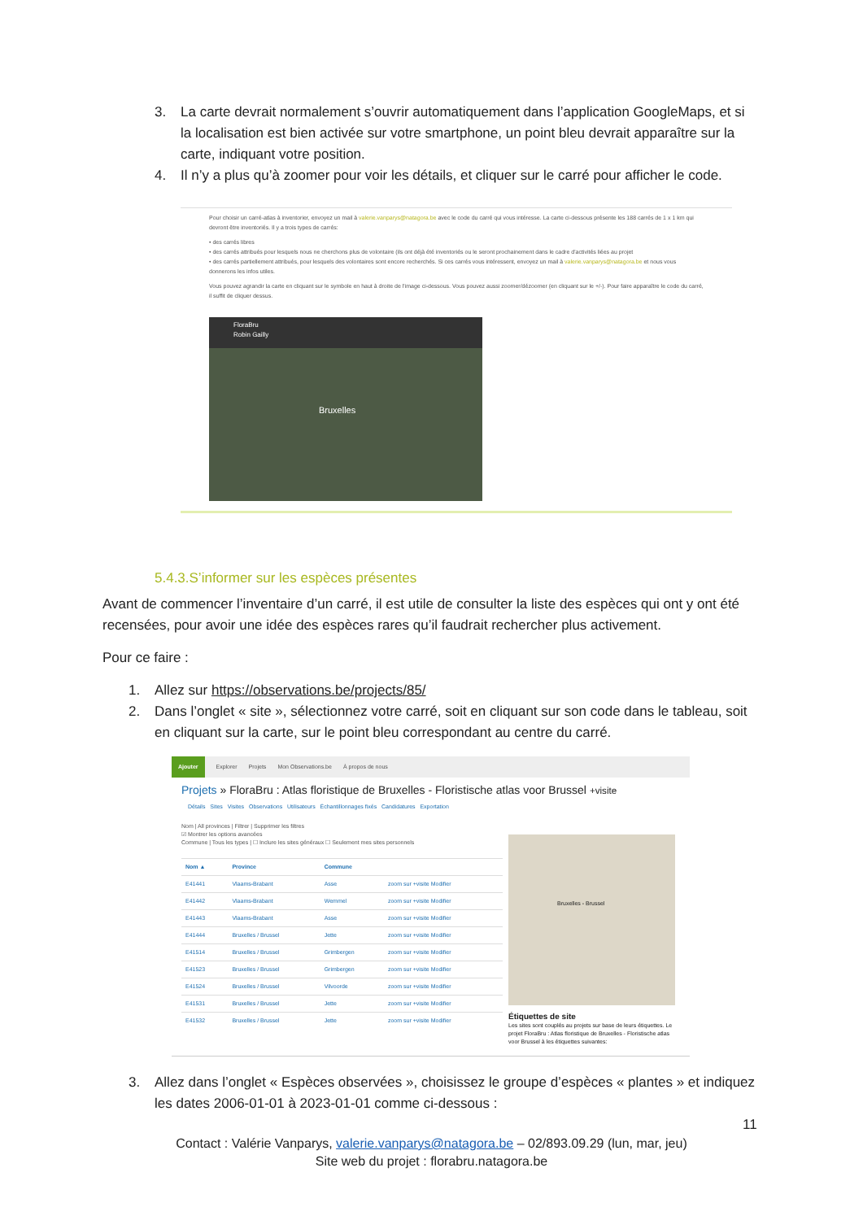3. La carte devrait normalement s’ouvrir automatiquement dans l’application GoogleMaps, et si la localisation est bien activée sur votre smartphone, un point bleu devrait apparaître sur la carte, indiquant votre position.
4. Il n’y a plus qu’à zoomer pour voir les détails, et cliquer sur le carré pour afficher le code.
Pour choisir un carré-atlas à inventorier, envoyez un mail à valerie.vanparys@natagora.be avec le code du carré qui vous intéresse. La carte ci-dessous présente les 188 carrés de 1 x 1 km qui devront être inventoriés. Il y a trois types de carrés:
• des carrés libres
• des carrés attribués pour lesquels nous ne cherchons plus de volontaire (ils ont déjà été inventoriés ou le seront prochainement dans le cadre d'activités liées au projet
• des carrés partiellement attribués, pour lesquels des volontaires sont encore recherchés. Si ces carrés vous intéressent, envoyez un mail à valerie.vanparys@natagora.be et nous vous donnerons les infos utiles.
Vous pouvez agrandir la carte en cliquant sur le symbole en haut à droite de l'image ci-dessous. Vous pouvez aussi zoomer/dézoomer (en cliquant sur le +/-). Pour faire apparaître le code du carré, il suffit de cliquer dessus.
FloraBru
Robin Gailly
Bruxelles
5.4.3.S’informer sur les espèces présentes
Avant de commencer l’inventaire d’un carré, il est utile de consulter la liste des espèces qui ont y ont été recensées, pour avoir une idée des espèces rares qu’il faudrait rechercher plus activement.
Pour ce faire :
1. Allez sur https://observations.be/projects/85/
2. Dans l’onglet « site », sélectionnez votre carré, soit en cliquant sur son code dans le tableau, soit en cliquant sur la carte, sur le point bleu correspondant au centre du carré.
Ajouter Explorer Projets Mon Observations.be À propos de nous
Projets » FloraBru : Atlas floristique de Bruxelles - Floristische atlas voor Brussel +visite
Détails Sites Visites Observations Utilisateurs Échantillonnages fixés Candidatures Exportation
Nom | All provinces | Filtrer | Supprimer les filtres
☑ Montrer les options avancées
Commune | Tous les types | ☐ Inclure les sites généraux ☐ Seulement mes sites personnels
| Nom ▲ | Province | Commune | |
| --- | --- | --- | --- |
| E41441 | Vlaams-Brabant | Asse | zoom sur +visite Modifier |
| E41442 | Vlaams-Brabant | Wemmel | zoom sur +visite Modifier |
| E41443 | Vlaams-Brabant | Asse | zoom sur +visite Modifier |
| E41444 | Bruxelles / Brussel | Jette | zoom sur +visite Modifier |
| E41514 | Bruxelles / Brussel | Grimbergen | zoom sur +visite Modifier |
| E41523 | Bruxelles / Brussel | Grimbergen | zoom sur +visite Modifier |
| E41524 | Bruxelles / Brussel | Vilvoorde | zoom sur +visite Modifier |
| E41531 | Bruxelles / Brussel | Jette | zoom sur +visite Modifier |
| E41532 | Bruxelles / Brussel | Jette | zoom sur +visite Modifier |
Bruxelles - Brussel
Étiquettes de site
Les sites sont couplés au projets sur base de leurs étiquettes. Le projet FloraBru : Atlas floristique de Bruxelles - Floristische atlas voor Brussel à les étiquettes suivantes:
3. Allez dans l’onglet « Espèces observées », choisissez le groupe d’espèces « plantes » et indiquez les dates 2006-01-01 à 2023-01-01 comme ci-dessous :
11
Contact : Valérie Vanparys, valerie.vanparys@natagora.be – 02/893.09.29 (lun, mar, jeu)
Site web du projet : florabru.natagora.be